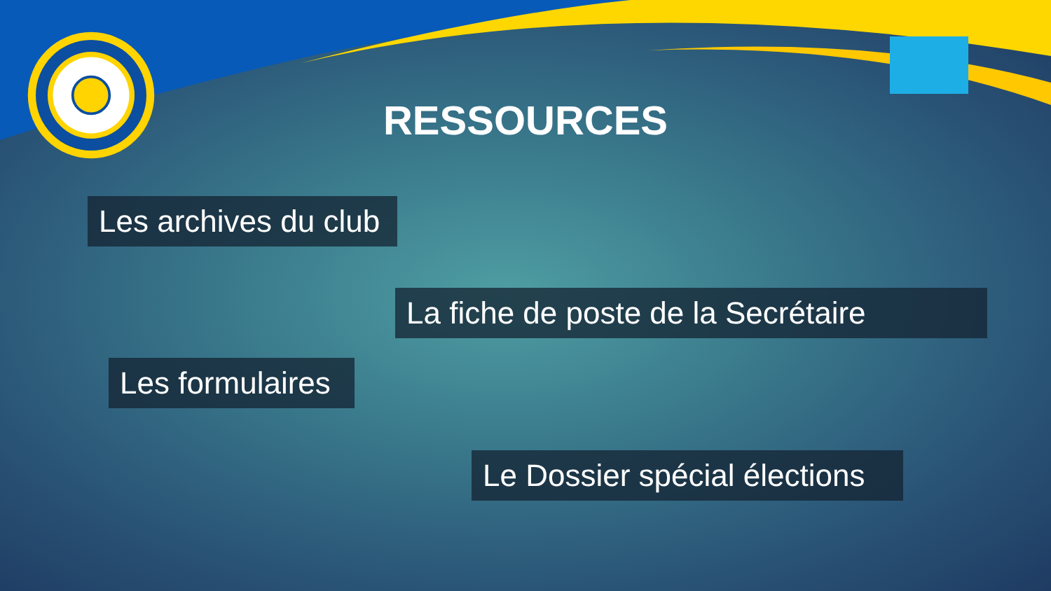RESSOURCES
Les archives du club
La fiche de poste de la Secrétaire
Les formulaires
Le Dossier spécial élections